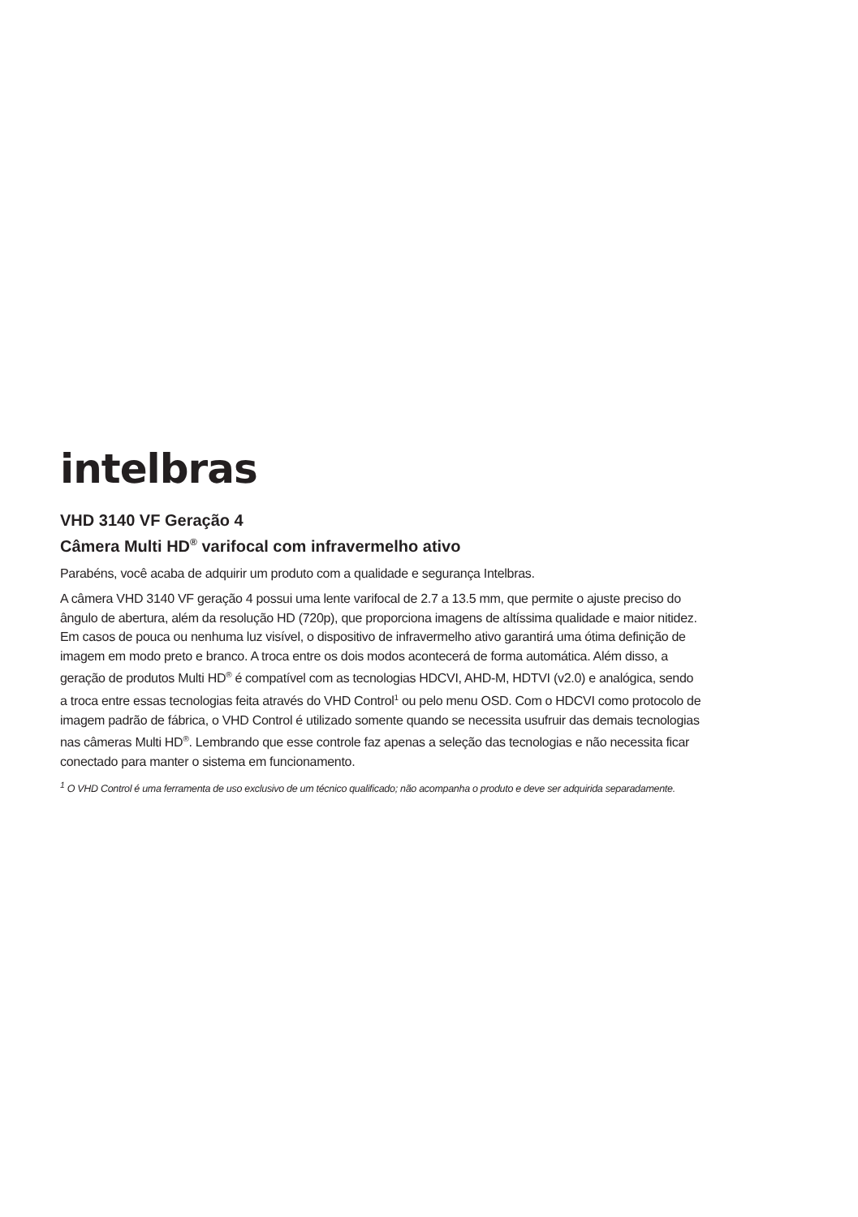intelbras
VHD 3140 VF Geração 4
Câmera Multi HD<sup>®</sup> varifocal com infravermelho ativo
Parabéns, você acaba de adquirir um produto com a qualidade e segurança Intelbras.
A câmera VHD 3140 VF geração 4 possui uma lente varifocal de 2.7 a 13.5 mm, que permite o ajuste preciso do ângulo de abertura, além da resolução HD (720p), que proporciona imagens de altíssima qualidade e maior nitidez. Em casos de pouca ou nenhuma luz visível, o dispositivo de infravermelho ativo garantirá uma ótima definição de imagem em modo preto e branco. A troca entre os dois modos acontecerá de forma automática. Além disso, a geração de produtos Multi HD<sup>®</sup> é compatível com as tecnologias HDCVI, AHD-M, HDTVI (v2.0) e analógica, sendo a troca entre essas tecnologias feita através do VHD Control<sup>1</sup> ou pelo menu OSD. Com o HDCVI como protocolo de imagem padrão de fábrica, o VHD Control é utilizado somente quando se necessita usufruir das demais tecnologias nas câmeras Multi HD<sup>®</sup>. Lembrando que esse controle faz apenas a seleção das tecnologias e não necessita ficar conectado para manter o sistema em funcionamento.
<sup>1</sup> O VHD Control é uma ferramenta de uso exclusivo de um técnico qualificado; não acompanha o produto e deve ser adquirida separadamente.